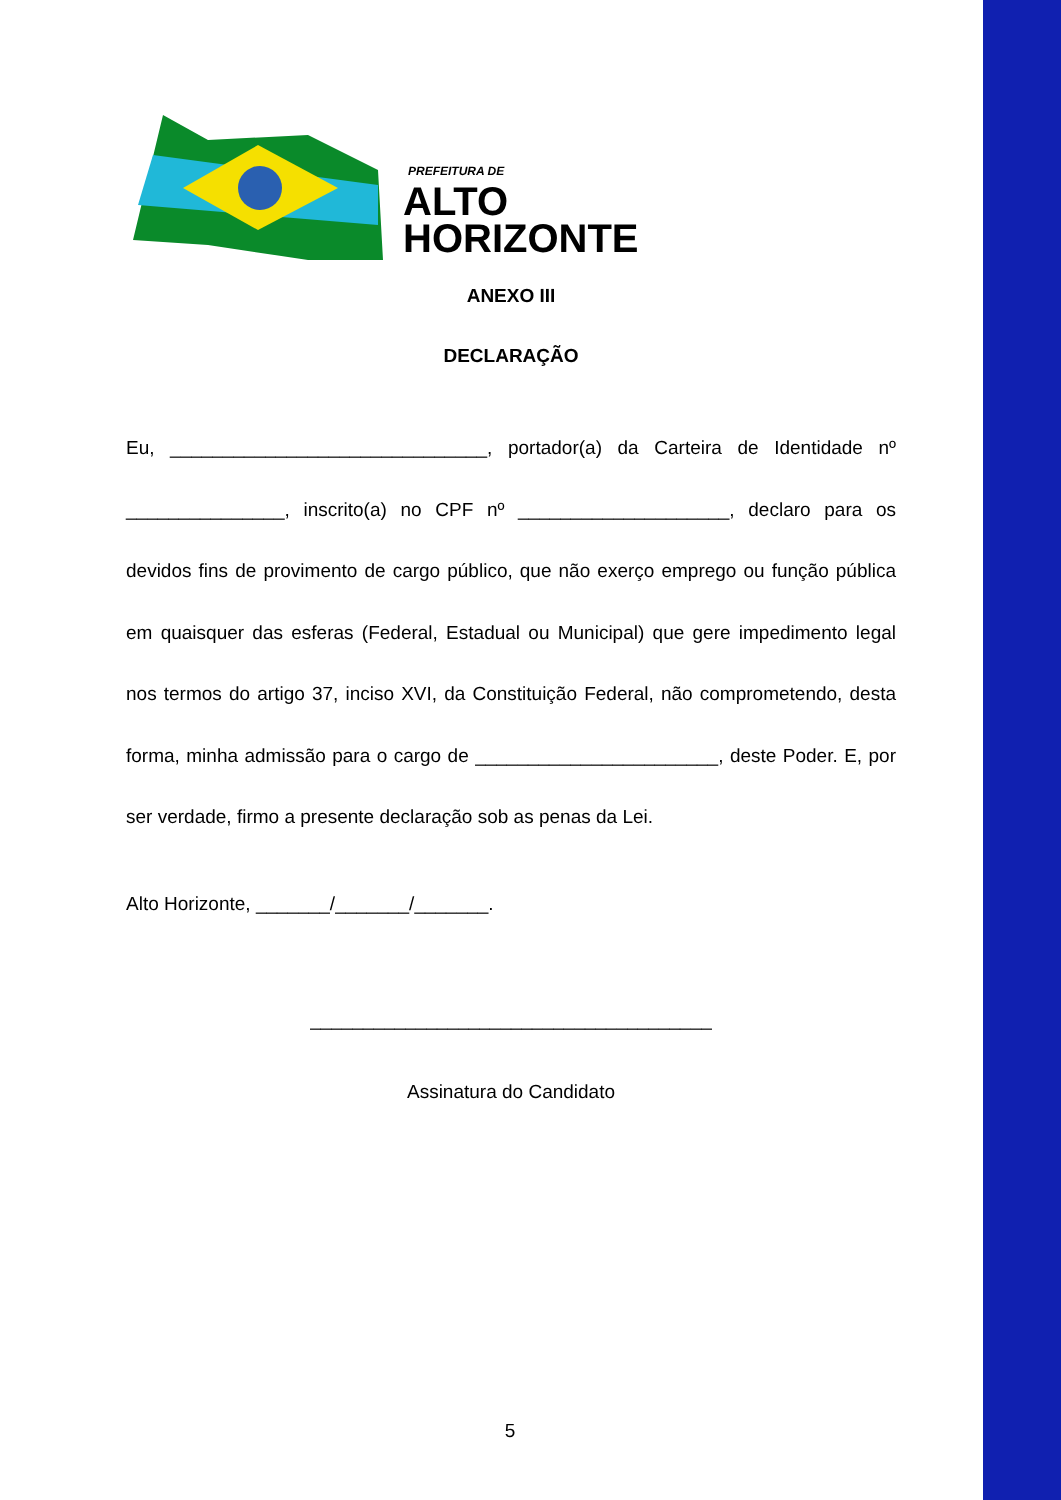PREFEITURA DE
ALTO
HORIZONTE
ANEXO III
DECLARAÇÃO
Eu, ______________________________, portador(a) da Carteira de Identidade nº _______________, inscrito(a) no CPF nº ____________________, declaro para os devidos fins de provimento de cargo público, que não exerço emprego ou função pública em quaisquer das esferas (Federal, Estadual ou Municipal) que gere impedimento legal nos termos do artigo 37, inciso XVI, da Constituição Federal, não comprometendo, desta forma, minha admissão para o cargo de _______________________, deste Poder. E, por ser verdade, firmo a presente declaração sob as penas da Lei.
Alto Horizonte, _______/_______/_______.
______________________________________
Assinatura do Candidato
5